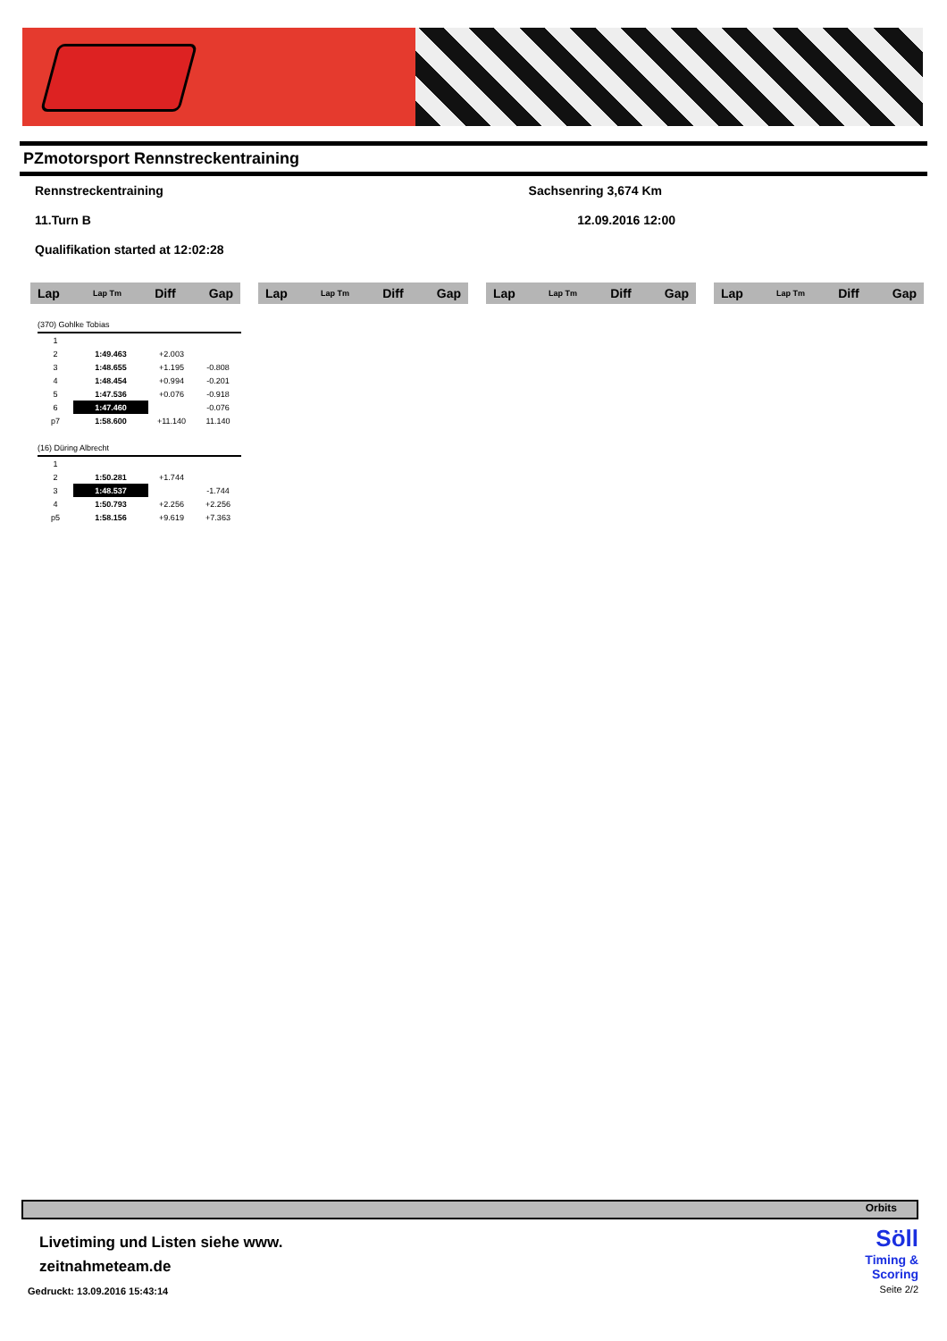PZmotorsport Rennstreckentraining
Rennstreckentraining Sachsenring 3,674 Km
11.Turn B 12.09.2016 12:00
Qualifikation started at 12:02:28
Lap Lap Tm Diff Gap Lap Lap Tm Diff Gap Lap Lap Tm Diff Gap Lap Lap Tm Diff Gap
(370) Gohlke Tobias
| 1 | | | |
| 2 | 1:49.463 | +2.003 | |
| 3 | 1:48.655 | +1.195 | -0.808 |
| 4 | 1:48.454 | +0.994 | -0.201 |
| 5 | 1:47.536 | +0.076 | -0.918 |
| 6 | 1:47.460 | | -0.076 |
| p7 | 1:58.600 | +11.140 | 11.140 |
(16) Düring Albrecht
| 1 | | | |
| 2 | 1:50.281 | +1.744 | |
| 3 | 1:48.537 | | -1.744 |
| 4 | 1:50.793 | +2.256 | +2.256 |
| p5 | 1:58.156 | +9.619 | +7.363 |
Orbits
Livetiming und Listen siehe www.
zeitnahmeteam.de
Gedruckt: 13.09.2016 15:43:14
Söll
Timing &
Scoring
Seite 2/2